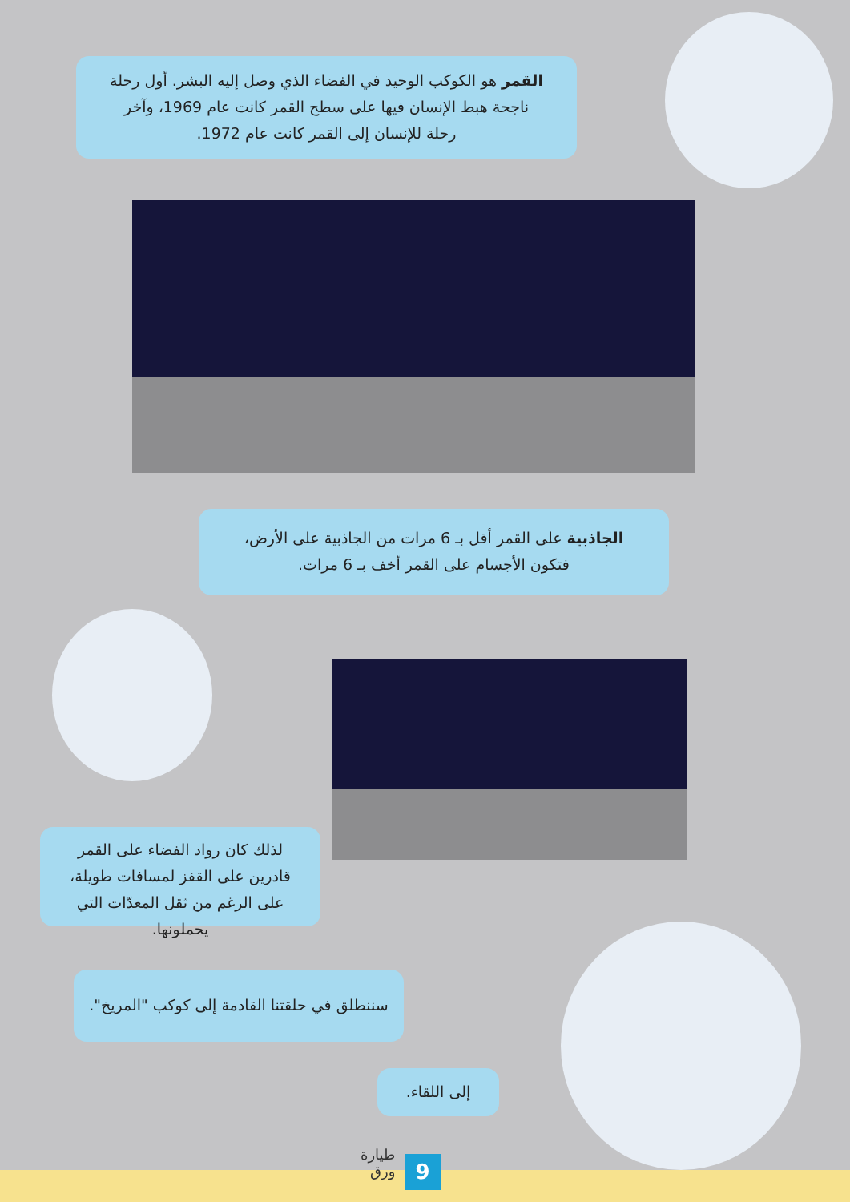القمر هو الكوكب الوحيد في الفضاء الذي وصل إليه البشر. أول رحلة ناجحة هبط الإنسان فيها على سطح القمر كانت عام 1969، وآخر رحلة للإنسان إلى القمر كانت عام 1972.
الجاذبية على القمر أقل بـ 6 مرات من الجاذبية على الأرض، فتكون الأجسام على القمر أخف بـ 6 مرات.
لذلك كان رواد الفضاء على القمر قادرين على القفز لمسافات طويلة، على الرغم من ثقل المعدّات التي يحملونها.
سننطلق في حلقتنا القادمة إلى كوكب "المريخ".
إلى اللقاء.
9
طيارة
ورق